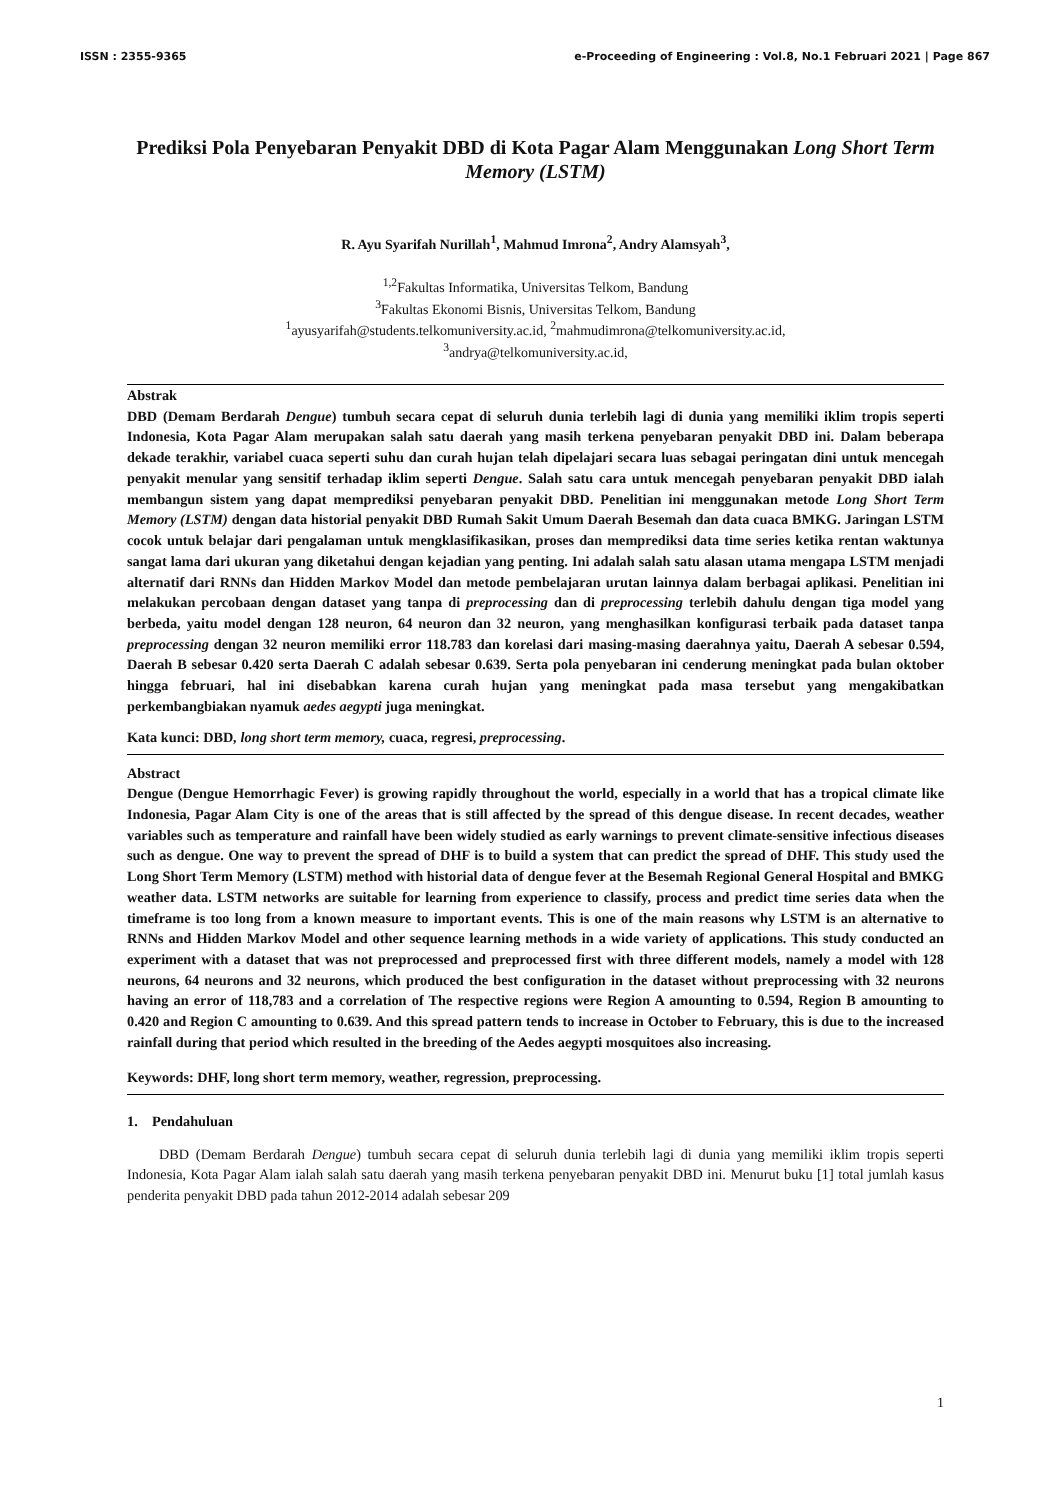ISSN : 2355-9365 e-Proceeding of Engineering : Vol.8, No.1 Februari 2021 | Page 867
Prediksi Pola Penyebaran Penyakit DBD di Kota Pagar Alam Menggunakan Long Short Term Memory (LSTM)
R. Ayu Syarifah Nurillah<sup>1</sup>, Mahmud Imrona<sup>2</sup>, Andry Alamsyah<sup>3</sup>,
<sup>1,2</sup>Fakultas Informatika, Universitas Telkom, Bandung
<sup>3</sup> Fakultas Ekonomi Bisnis, Universitas Telkom, Bandung
<sup>1</sup> ayusyarifah@students.telkomuniversity.ac.id, <sup>2</sup>mahmudimrona@telkomuniversity.ac.id,
<sup>3</sup> andrya@telkomuniversity.ac.id,
Abstrak
DBD (Demam Berdarah Dengue) tumbuh secara cepat di seluruh dunia terlebih lagi di dunia yang memiliki iklim tropis seperti Indonesia, Kota Pagar Alam merupakan salah satu daerah yang masih terkena penyebaran penyakit DBD ini. Dalam beberapa dekade terakhir, variabel cuaca seperti suhu dan curah hujan telah dipelajari secara luas sebagai peringatan dini untuk mencegah penyakit menular yang sensitif terhadap iklim seperti Dengue. Salah satu cara untuk mencegah penyebaran penyakit DBD ialah membangun sistem yang dapat memprediksi penyebaran penyakit DBD. Penelitian ini menggunakan metode Long Short Term Memory (LSTM) dengan data historial penyakit DBD Rumah Sakit Umum Daerah Besemah dan data cuaca BMKG. Jaringan LSTM cocok untuk belajar dari pengalaman untuk mengklasifikasikan, proses dan memprediksi data time series ketika rentan waktunya sangat lama dari ukuran yang diketahui dengan kejadian yang penting. Ini adalah salah satu alasan utama mengapa LSTM menjadi alternatif dari RNNs dan Hidden Markov Model dan metode pembelajaran urutan lainnya dalam berbagai aplikasi. Penelitian ini melakukan percobaan dengan dataset yang tanpa di preprocessing dan di preprocessing terlebih dahulu dengan tiga model yang berbeda, yaitu model dengan 128 neuron, 64 neuron dan 32 neuron, yang menghasilkan konfigurasi terbaik pada dataset tanpa preprocessing dengan 32 neuron memiliki error 118.783 dan korelasi dari masing-masing daerahnya yaitu, Daerah A sebesar 0.594, Daerah B sebesar 0.420 serta Daerah C adalah sebesar 0.639. Serta pola penyebaran ini cenderung meningkat pada bulan oktober hingga februari, hal ini disebabkan karena curah hujan yang meningkat pada masa tersebut yang mengakibatkan perkembangbiakan nyamuk aedes aegypti juga meningkat.
Kata kunci: DBD, long short term memory, cuaca, regresi, preprocessing.
Abstract
Dengue (Dengue Hemorrhagic Fever) is growing rapidly throughout the world, especially in a world that has a tropical climate like Indonesia, Pagar Alam City is one of the areas that is still affected by the spread of this dengue disease. In recent decades, weather variables such as temperature and rainfall have been widely studied as early warnings to prevent climate-sensitive infectious diseases such as dengue. One way to prevent the spread of DHF is to build a system that can predict the spread of DHF. This study used the Long Short Term Memory (LSTM) method with historial data of dengue fever at the Besemah Regional General Hospital and BMKG weather data. LSTM networks are suitable for learning from experience to classify, process and predict time series data when the timeframe is too long from a known measure to important events. This is one of the main reasons why LSTM is an alternative to RNNs and Hidden Markov Model and other sequence learning methods in a wide variety of applications. This study conducted an experiment with a dataset that was not preprocessed and preprocessed first with three different models, namely a model with 128 neurons, 64 neurons and 32 neurons, which produced the best configuration in the dataset without preprocessing with 32 neurons having an error of 118,783 and a correlation of The respective regions were Region A amounting to 0.594, Region B amounting to 0.420 and Region C amounting to 0.639. And this spread pattern tends to increase in October to February, this is due to the increased rainfall during that period which resulted in the breeding of the Aedes aegypti mosquitoes also increasing.
Keywords: DHF, long short term memory, weather, regression, preprocessing.
1. Pendahuluan
DBD (Demam Berdarah Dengue) tumbuh secara cepat di seluruh dunia terlebih lagi di dunia yang memiliki iklim tropis seperti Indonesia, Kota Pagar Alam ialah salah satu daerah yang masih terkena penyebaran penyakit DBD ini. Menurut buku [1] total jumlah kasus penderita penyakit DBD pada tahun 2012-2014 adalah sebesar 209
1